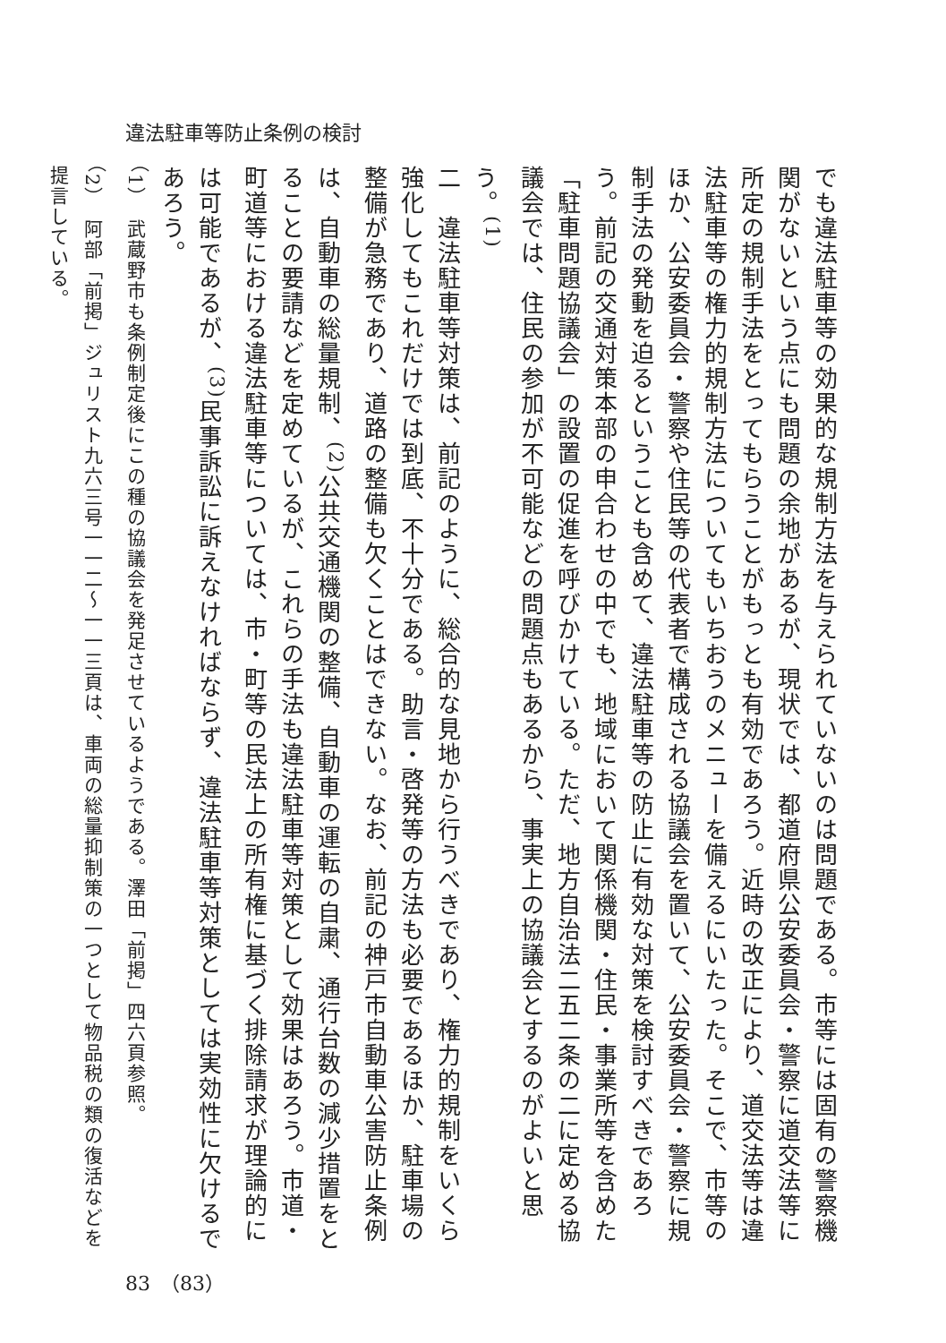違法駐車等防止条例の検討
でも違法駐車等の効果的な規制方法を与えられていないのは問題である。市等には固有の警察機関がないという点にも問題の余地があるが、現状では、都道府県公安委員会・警察に道交法等に所定の規制手法をとってもらうことがもっとも有効であろう。近時の改正により、道交法等は違法駐車等の権力的規制方法についてもいちおうのメニューを備えるにいたった。そこで、市等のほか、公安委員会・警察や住民等の代表者で構成される協議会を置いて、公安委員会・警察に規制手法の発動を迫るということも含めて、違法駐車等の防止に有効な対策を検討すべきであろう。前記の交通対策本部の申合わせの中でも、地域において関係機関・住民・事業所等を含めた「駐車問題協議会」の設置の促進を呼びかけている。ただ、地方自治法二五二条の二に定める協議会では、住民の参加が不可能などの問題点もあるから、事実上の協議会とするのがよいと思う。<sup>(1)</sup>
二　違法駐車等対策は、前記のように、総合的な見地から行うべきであり、権力的規制をいくら強化してもこれだけでは到底、不十分である。助言・啓発等の方法も必要であるほか、駐車場の整備が急務であり、道路の整備も欠くことはできない。なお、前記の神戸市自動車公害防止条例は、自動車の総量規制、<sup>(2)</sup>公共交通機関の整備、自動車の運転の自粛、通行台数の減少措置をとることの要請などを定めているが、これらの手法も違法駐車等対策として効果はあろう。市道・町道等における違法駐車等については、市・町等の民法上の所有権に基づく排除請求が理論的には可能であるが、<sup>(3)</sup>民事訴訟に訴えなければならず、違法駐車等対策としては実効性に欠けるであろう。
（1）　武蔵野市も条例制定後にこの種の協議会を発足させているようである。澤田「前掲」四六頁参照。
（2）　阿部「前掲」ジュリスト九六三号一一二〜一一三頁は、車両の総量抑制策の一つとして物品税の類の復活などを提言している。
83　（83）